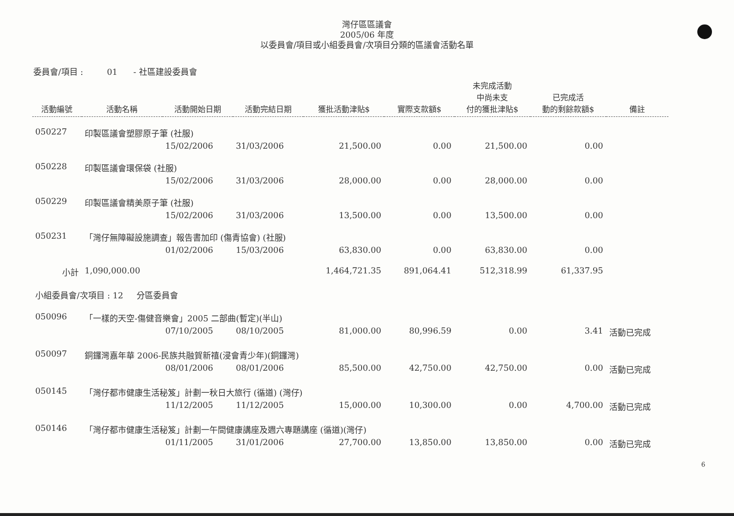灣仔區區議會
2005/06 年度
以委員會/項目或小組委員會/次項目分類的區議會活動名單
委員會/項目 : 01 - 社區建設委員會
| 活動編號 | 活動名稱 | 活動開始日期 | 活動完結日期 | 獲批活動津貼$ | 實際支款額$ | 未完成活動 中尚未支 付的獲批津貼$ | 已完成活 動的剩餘款額$ | 備註 |
| --- | --- | --- | --- | --- | --- | --- | --- | --- |
| 050227 | 印製區議會塑膠原子筆 (社服) | | | | | | | |
| | | 15/02/2006 | 31/03/2006 | 21,500.00 | 0.00 | 21,500.00 | 0.00 | |
| 050228 | 印製區議會環保袋 (社服) | | | | | | | |
| | | 15/02/2006 | 31/03/2006 | 28,000.00 | 0.00 | 28,000.00 | 0.00 | |
| 050229 | 印製區議會精美原子筆 (社服) | | | | | | | |
| | | 15/02/2006 | 31/03/2006 | 13,500.00 | 0.00 | 13,500.00 | 0.00 | |
| 050231 | 「灣仔無障礙設施調查」報告書加印 (傷青協會) (社服) | | | | | | | |
| | | 01/02/2006 | 15/03/2006 | 63,830.00 | 0.00 | 63,830.00 | 0.00 | |
| 小計 | 1,090,000.00 | | | 1,464,721.35 | 891,064.41 | 512,318.99 | 61,337.95 | |
| 小組委員會/次項目 : 12 分區委員會 | | | | | | | | |
| 050096 | 「一樣的天空-傷健音樂會」2005 二部曲(暫定)(半山) | | | | | | | |
| | | 07/10/2005 | 08/10/2005 | 81,000.00 | 80,996.59 | 0.00 | 3.41 | 活動已完成 |
| 050097 | 銅鑼灣嘉年華 2006-民族共融賀新禧(浸會青少年)(銅鑼灣) | | | | | | | |
| | | 08/01/2006 | 08/01/2006 | 85,500.00 | 42,750.00 | 42,750.00 | 0.00 | 活動已完成 |
| 050145 | 「灣仔都市健康生活秘笈」計劃一秋日大旅行 (循道) (灣仔) | | | | | | | |
| | | 11/12/2005 | 11/12/2005 | 15,000.00 | 10,300.00 | 0.00 | 4,700.00 | 活動已完成 |
| 050146 | 「灣仔都市健康生活秘笈」計劃一午間健康講座及週六專題講座 (循道)(灣仔) | | | | | | | |
| | | 01/11/2005 | 31/01/2006 | 27,700.00 | 13,850.00 | 13,850.00 | 0.00 | 活動已完成 |
6